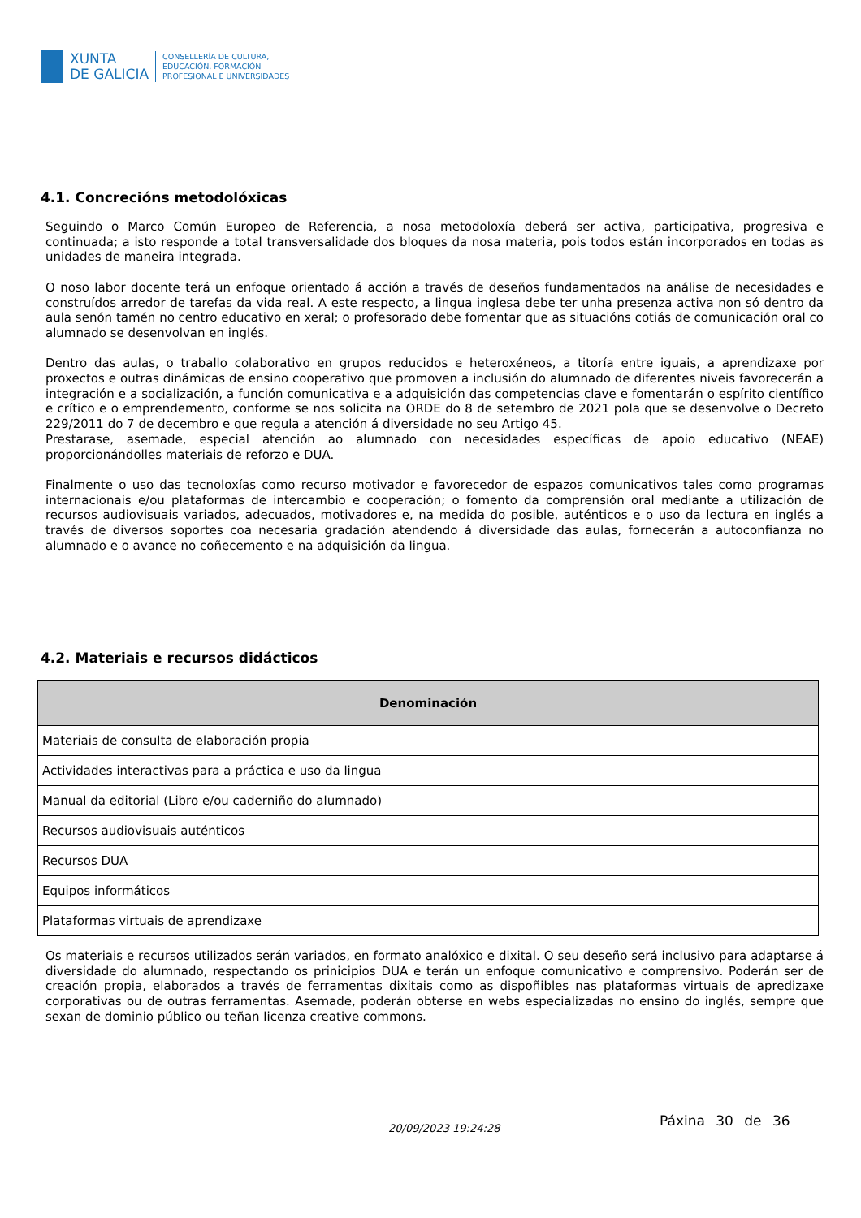XUNTA
DE GALICIA
CONSELLERÍA DE CULTURA,
EDUCACIÓN, FORMACIÓN
PROFESIONAL E UNIVERSIDADES
4.1. Concrecións metodolóxicas
Seguindo o Marco Común Europeo de Referencia, a nosa metodoloxía deberá ser activa, participativa, progresiva e continuada; a isto responde a total transversalidade dos bloques da nosa materia, pois todos están incorporados en todas as unidades de maneira integrada.
O noso labor docente terá un enfoque orientado á acción a través de deseños fundamentados na análise de necesidades e construídos arredor de tarefas da vida real. A este respecto, a lingua inglesa debe ter unha presenza activa non só dentro da aula senón tamén no centro educativo en xeral; o profesorado debe fomentar que as situacións cotiás de comunicación oral co alumnado se desenvolvan en inglés.
Dentro das aulas, o traballo colaborativo en grupos reducidos e heteroxéneos, a titoría entre iguais, a aprendizaxe por proxectos e outras dinámicas de ensino cooperativo que promoven a inclusión do alumnado de diferentes niveis favorecerán a integración e a socialización, a función comunicativa e a adquisición das competencias clave e fomentarán o espírito científico e crítico e o emprendemento, conforme se nos solicita na ORDE do 8 de setembro de 2021 pola que se desenvolve o Decreto 229/2011 do 7 de decembro e que regula a atención á diversidade no seu Artigo 45.
Prestarase, asemade, especial atención ao alumnado con necesidades específicas de apoio educativo (NEAE) proporcionándolles materiais de reforzo e DUA.
Finalmente o uso das tecnoloxías como recurso motivador e favorecedor de espazos comunicativos tales como programas internacionais e/ou plataformas de intercambio e cooperación; o fomento da comprensión oral mediante a utilización de recursos audiovisuais variados, adecuados, motivadores e, na medida do posible, auténticos e o uso da lectura en inglés a través de diversos soportes coa necesaria gradación atendendo á diversidade das aulas, fornecerán a autoconfianza no alumnado e o avance no coñecemento e na adquisición da lingua.
4.2. Materiais e recursos didácticos
| Denominación |
| --- |
| Materiais de consulta de elaboración propia |
| Actividades interactivas para a práctica e uso da lingua |
| Manual da editorial (Libro e/ou caderniño do alumnado) |
| Recursos audiovisuais auténticos |
| Recursos DUA |
| Equipos informáticos |
| Plataformas virtuais de aprendizaxe |
Os materiais e recursos utilizados serán variados, en formato analóxico e dixital. O seu deseño será inclusivo para adaptarse á diversidade do alumnado, respectando os prinicipios DUA e terán un enfoque comunicativo e comprensivo. Poderán ser de creación propia, elaborados a través de ferramentas dixitais como as dispoñibles nas plataformas virtuais de apredizaxe corporativas ou de outras ferramentas. Asemade, poderán obterse en webs especializadas no ensino do inglés, sempre que sexan de dominio público ou teñan licenza creative commons.
20/09/2023 19:24:28 Páxina 30 de 36